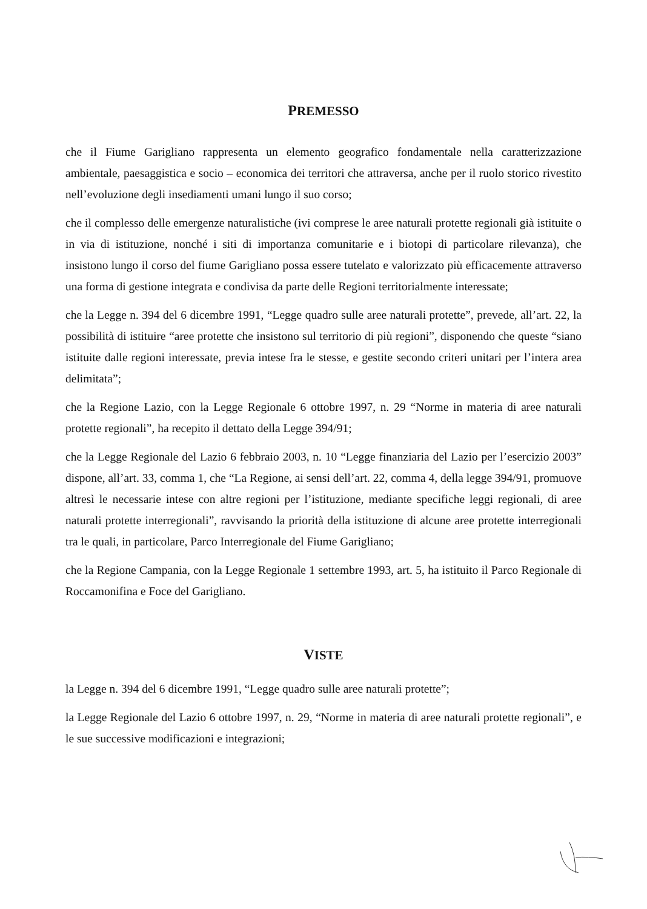PREMESSO
che il Fiume Garigliano rappresenta un elemento geografico fondamentale nella caratterizzazione ambientale, paesaggistica e socio – economica dei territori che attraversa, anche per il ruolo storico rivestito nell’evoluzione degli insediamenti umani lungo il suo corso;
che il complesso delle emergenze naturalistiche (ivi comprese le aree naturali protette regionali già istituite o in via di istituzione, nonché i siti di importanza comunitarie e i biotopi di particolare rilevanza), che insistono lungo il corso del fiume Garigliano possa essere tutelato e valorizzato più efficacemente attraverso una forma di gestione integrata e condivisa da parte delle Regioni territorialmente interessate;
che la Legge n. 394 del 6 dicembre 1991, “Legge quadro sulle aree naturali protette”, prevede, all’art. 22, la possibilità di istituire “aree protette che insistono sul territorio di più regioni”, disponendo che queste “siano istituite dalle regioni interessate, previa intese fra le stesse, e gestite secondo criteri unitari per l’intera area delimitata”;
che la Regione Lazio, con la Legge Regionale 6 ottobre 1997, n. 29 “Norme in materia di aree naturali protette regionali”, ha recepito il dettato della Legge 394/91;
che la Legge Regionale del Lazio 6 febbraio 2003, n. 10 “Legge finanziaria del Lazio per l’esercizio 2003” dispone, all’art. 33, comma 1, che “La Regione, ai sensi dell’art. 22, comma 4, della legge 394/91, promuove altresì le necessarie intese con altre regioni per l’istituzione, mediante specifiche leggi regionali, di aree naturali protette interregionali”, ravvisando la priorità della istituzione di alcune aree protette interregionali tra le quali, in particolare, Parco Interregionale del Fiume Garigliano;
che la Regione Campania, con la Legge Regionale 1 settembre 1993, art. 5, ha istituito il Parco Regionale di Roccamonifina e Foce del Garigliano.
VISTE
la Legge n. 394 del 6 dicembre 1991, “Legge quadro sulle aree naturali protette”;
la Legge Regionale del Lazio 6 ottobre 1997, n. 29, “Norme in materia di aree naturali protette regionali”, e le sue successive modificazioni e integrazioni;